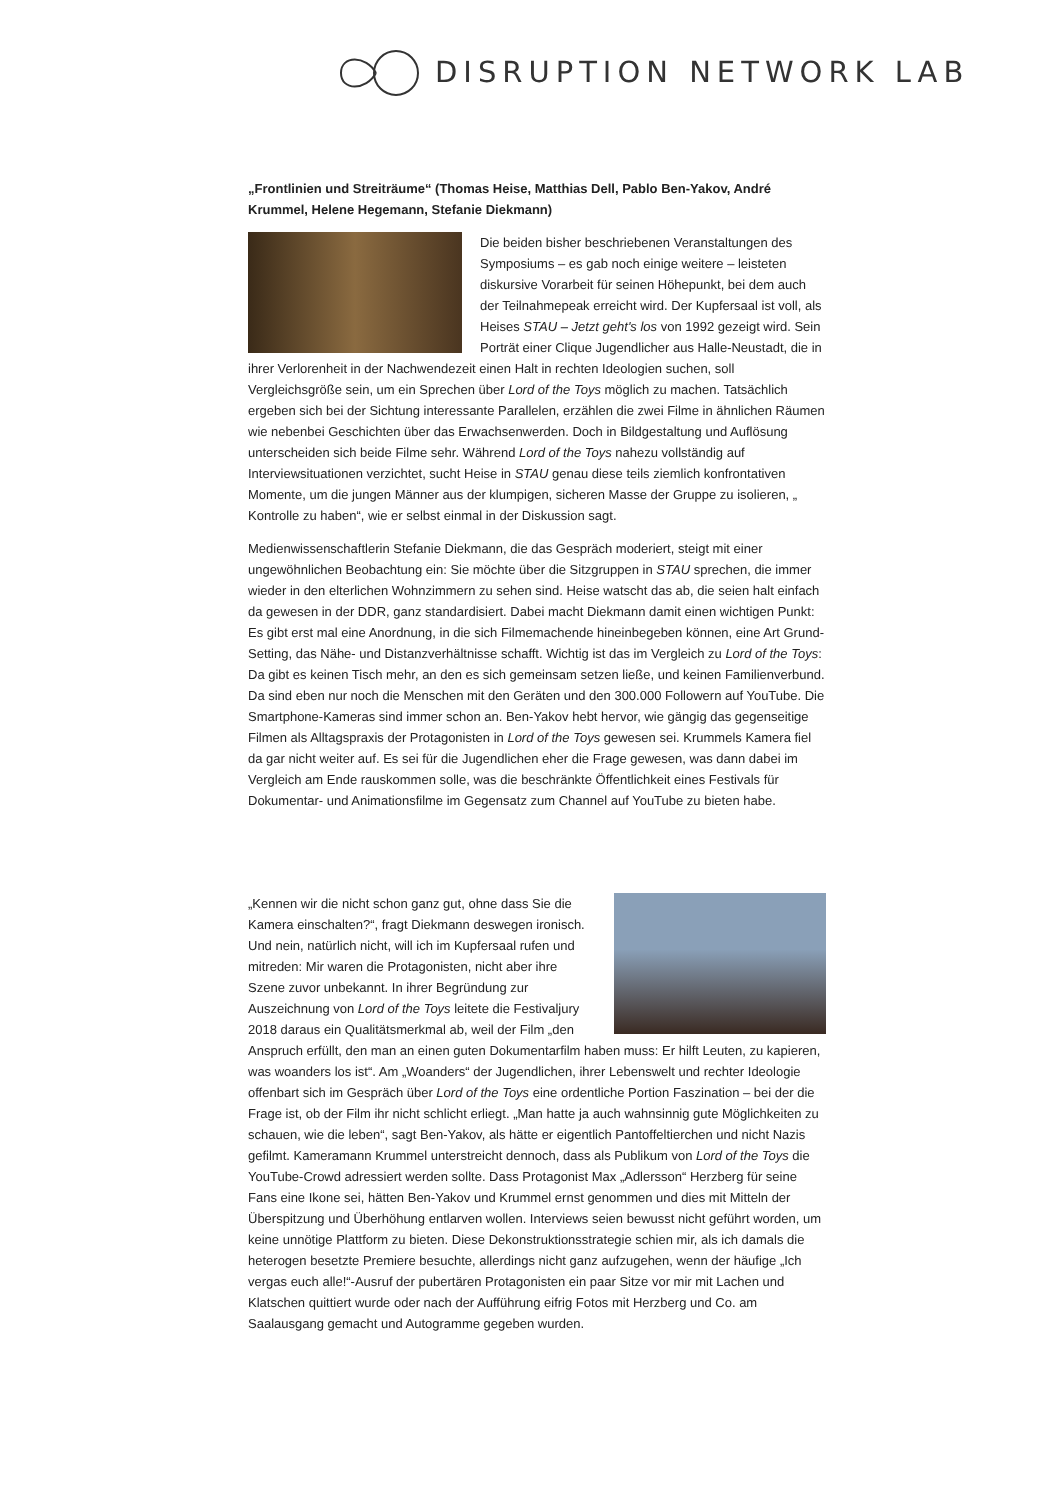DISRUPTION NETWORK LAB
„Frontlinien und Streiträume“ (Thomas Heise, Matthias Dell, Pablo Ben-Yakov, André Krummel, Helene Hegemann, Stefanie Diekmann)
Die beiden bisher beschriebenen Veranstaltungen des Symposiums – es gab noch einige weitere – leisteten diskursive Vorarbeit für seinen Höhepunkt, bei dem auch der Teilnahmepeak erreicht wird. Der Kupfersaal ist voll, als Heises STAU – Jetzt geht's los von 1992 gezeigt wird. Sein Porträt einer Clique Jugendlicher aus Halle-Neustadt, die in ihrer Verlorenheit in der Nachwendezeit einen Halt in rechten Ideologien suchen, soll Vergleichsgröße sein, um ein Sprechen über Lord of the Toys möglich zu machen. Tatsächlich ergeben sich bei der Sichtung interessante Parallelen, erzählen die zwei Filme in ähnlichen Räumen wie nebenbei Geschichten über das Erwachsenwerden. Doch in Bildgestaltung und Auflösung unterscheiden sich beide Filme sehr. Während Lord of the Toys nahezu vollständig auf Interviewsituationen verzichtet, sucht Heise in STAU genau diese teils ziemlich konfrontativen Momente, um die jungen Männer aus der klumpigen, sicheren Masse der Gruppe zu isolieren, „ Kontrolle zu haben“, wie er selbst einmal in der Diskussion sagt.
Medienwissenschaftlerin Stefanie Diekmann, die das Gespräch moderiert, steigt mit einer ungewöhnlichen Beobachtung ein: Sie möchte über die Sitzgruppen in STAU sprechen, die immer wieder in den elterlichen Wohnzimmern zu sehen sind. Heise watscht das ab, die seien halt einfach da gewesen in der DDR, ganz standardisiert. Dabei macht Diekmann damit einen wichtigen Punkt: Es gibt erst mal eine Anordnung, in die sich Filmemachende hineinbegeben können, eine Art Grund-Setting, das Nähe- und Distanzverhältnisse schafft. Wichtig ist das im Vergleich zu Lord of the Toys: Da gibt es keinen Tisch mehr, an den es sich gemeinsam setzen ließe, und keinen Familienverbund. Da sind eben nur noch die Menschen mit den Geräten und den 300.000 Followern auf YouTube. Die Smartphone-Kameras sind immer schon an. Ben-Yakov hebt hervor, wie gängig das gegenseitige Filmen als Alltagspraxis der Protagonisten in Lord of the Toys gewesen sei. Krummels Kamera fiel da gar nicht weiter auf. Es sei für die Jugendlichen eher die Frage gewesen, was dann dabei im Vergleich am Ende rauskommen solle, was die beschränkte Öffentlichkeit eines Festivals für Dokumentar- und Animationsfilme im Gegensatz zum Channel auf YouTube zu bieten habe.
„Kennen wir die nicht schon ganz gut, ohne dass Sie die Kamera einschalten?“, fragt Diekmann deswegen ironisch. Und nein, natürlich nicht, will ich im Kupfersaal rufen und mitreden: Mir waren die Protagonisten, nicht aber ihre Szene zuvor unbekannt. In ihrer Begründung zur Auszeichnung von Lord of the Toys leitete die Festivaljury 2018 daraus ein Qualitätsmerkmal ab, weil der Film „den Anspruch erfüllt, den man an einen guten Dokumentarfilm haben muss: Er hilft Leuten, zu kapieren, was woanders los ist“. Am „Woanders“ der Jugendlichen, ihrer Lebenswelt und rechter Ideologie offenbart sich im Gespräch über Lord of the Toys eine ordentliche Portion Faszination – bei der die Frage ist, ob der Film ihr nicht schlicht erliegt. „Man hatte ja auch wahnsinnig gute Möglichkeiten zu schauen, wie die leben“, sagt Ben-Yakov, als hätte er eigentlich Pantoffeltierchen und nicht Nazis gefilmt. Kameramann Krummel unterstreicht dennoch, dass als Publikum von Lord of the Toys die YouTube-Crowd adressiert werden sollte. Dass Protagonist Max „Adlersson“ Herzberg für seine Fans eine Ikone sei, hätten Ben-Yakov und Krummel ernst genommen und dies mit Mitteln der Überspitzung und Überhöhung entlarven wollen. Interviews seien bewusst nicht geführt worden, um keine unnötige Plattform zu bieten. Diese Dekonstruktionsstrategie schien mir, als ich damals die heterogen besetzte Premiere besuchte, allerdings nicht ganz aufzugehen, wenn der häufige „Ich vergas euch alle!“-Ausruf der pubertären Protagonisten ein paar Sitze vor mir mit Lachen und Klatschen quittiert wurde oder nach der Aufführung eifrig Fotos mit Herzberg und Co. am Saalausgang gemacht und Autogramme gegeben wurden.